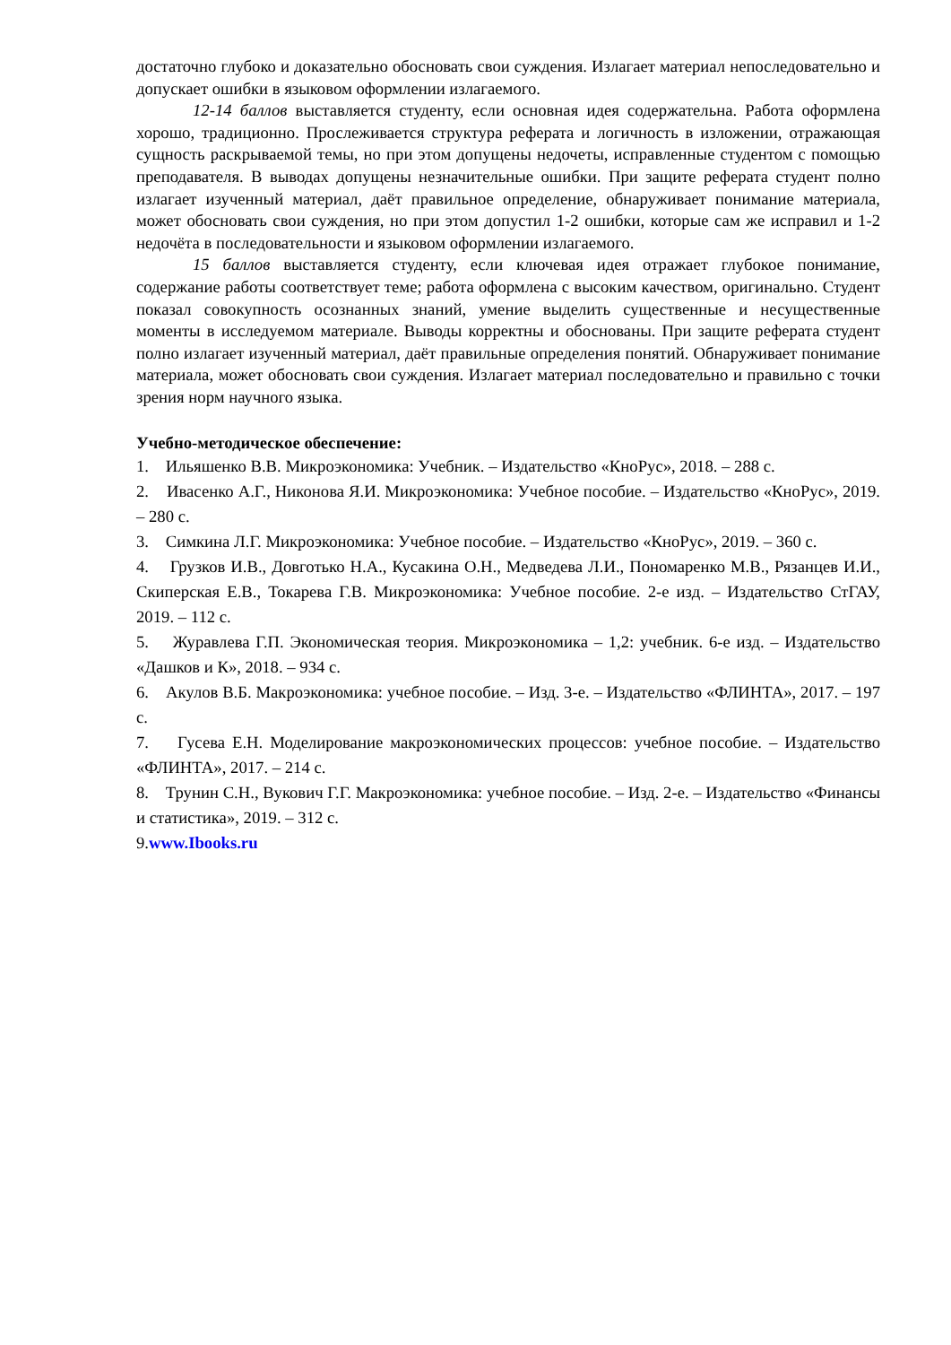достаточно глубоко и доказательно обосновать свои суждения. Излагает материал непоследовательно и допускает ошибки в языковом оформлении излагаемого.
12-14 баллов выставляется студенту, если основная идея содержательна. Работа оформлена хорошо, традиционно. Прослеживается структура реферата и логичность в изложении, отражающая сущность раскрываемой темы, но при этом допущены недочеты, исправленные студентом с помощью преподавателя. В выводах допущены незначительные ошибки. При защите реферата студент полно излагает изученный материал, даёт правильное определение, обнаруживает понимание материала, может обосновать свои суждения, но при этом допустил 1-2 ошибки, которые сам же исправил и 1-2 недочёта в последовательности и языковом оформлении излагаемого.
15 баллов выставляется студенту, если ключевая идея отражает глубокое понимание, содержание работы соответствует теме; работа оформлена с высоким качеством, оригинально. Студент показал совокупность осознанных знаний, умение выделить существенные и несущественные моменты в исследуемом материале. Выводы корректны и обоснованы. При защите реферата студент полно излагает изученный материал, даёт правильные определения понятий. Обнаруживает понимание материала, может обосновать свои суждения. Излагает материал последовательно и правильно с точки зрения норм научного языка.
Учебно-методическое обеспечение:
1. Ильяшенко В.В. Микроэкономика: Учебник. – Издательство «КноРус», 2018. – 288 с.
2. Ивасенко А.Г., Никонова Я.И. Микроэкономика: Учебное пособие. – Издательство «КноРус», 2019. – 280 с.
3. Симкина Л.Г. Микроэкономика: Учебное пособие. – Издательство «КноРус», 2019. – 360 с.
4. Грузков И.В., Довготько Н.А., Кусакина О.Н., Медведева Л.И., Пономаренко М.В., Рязанцев И.И., Скиперская Е.В., Токарева Г.В. Микроэкономика: Учебное пособие. 2-е изд. – Издательство СтГАУ, 2019. – 112 с.
5. Журавлева Г.П. Экономическая теория. Микроэкономика – 1,2: учебник. 6-е изд. – Издательство «Дашков и К», 2018. – 934 с.
6. Акулов В.Б. Макроэкономика: учебное пособие. – Изд. 3-е. – Издательство «ФЛИНТА», 2017. – 197 с.
7. Гусева Е.Н. Моделирование макроэкономических процессов: учебное пособие. – Издательство «ФЛИНТА», 2017. – 214 с.
8. Трунин С.Н., Вукович Г.Г. Макроэкономика: учебное пособие. – Изд. 2-е. – Издательство «Финансы и статистика», 2019. – 312 с.
9.www.Ibooks.ru